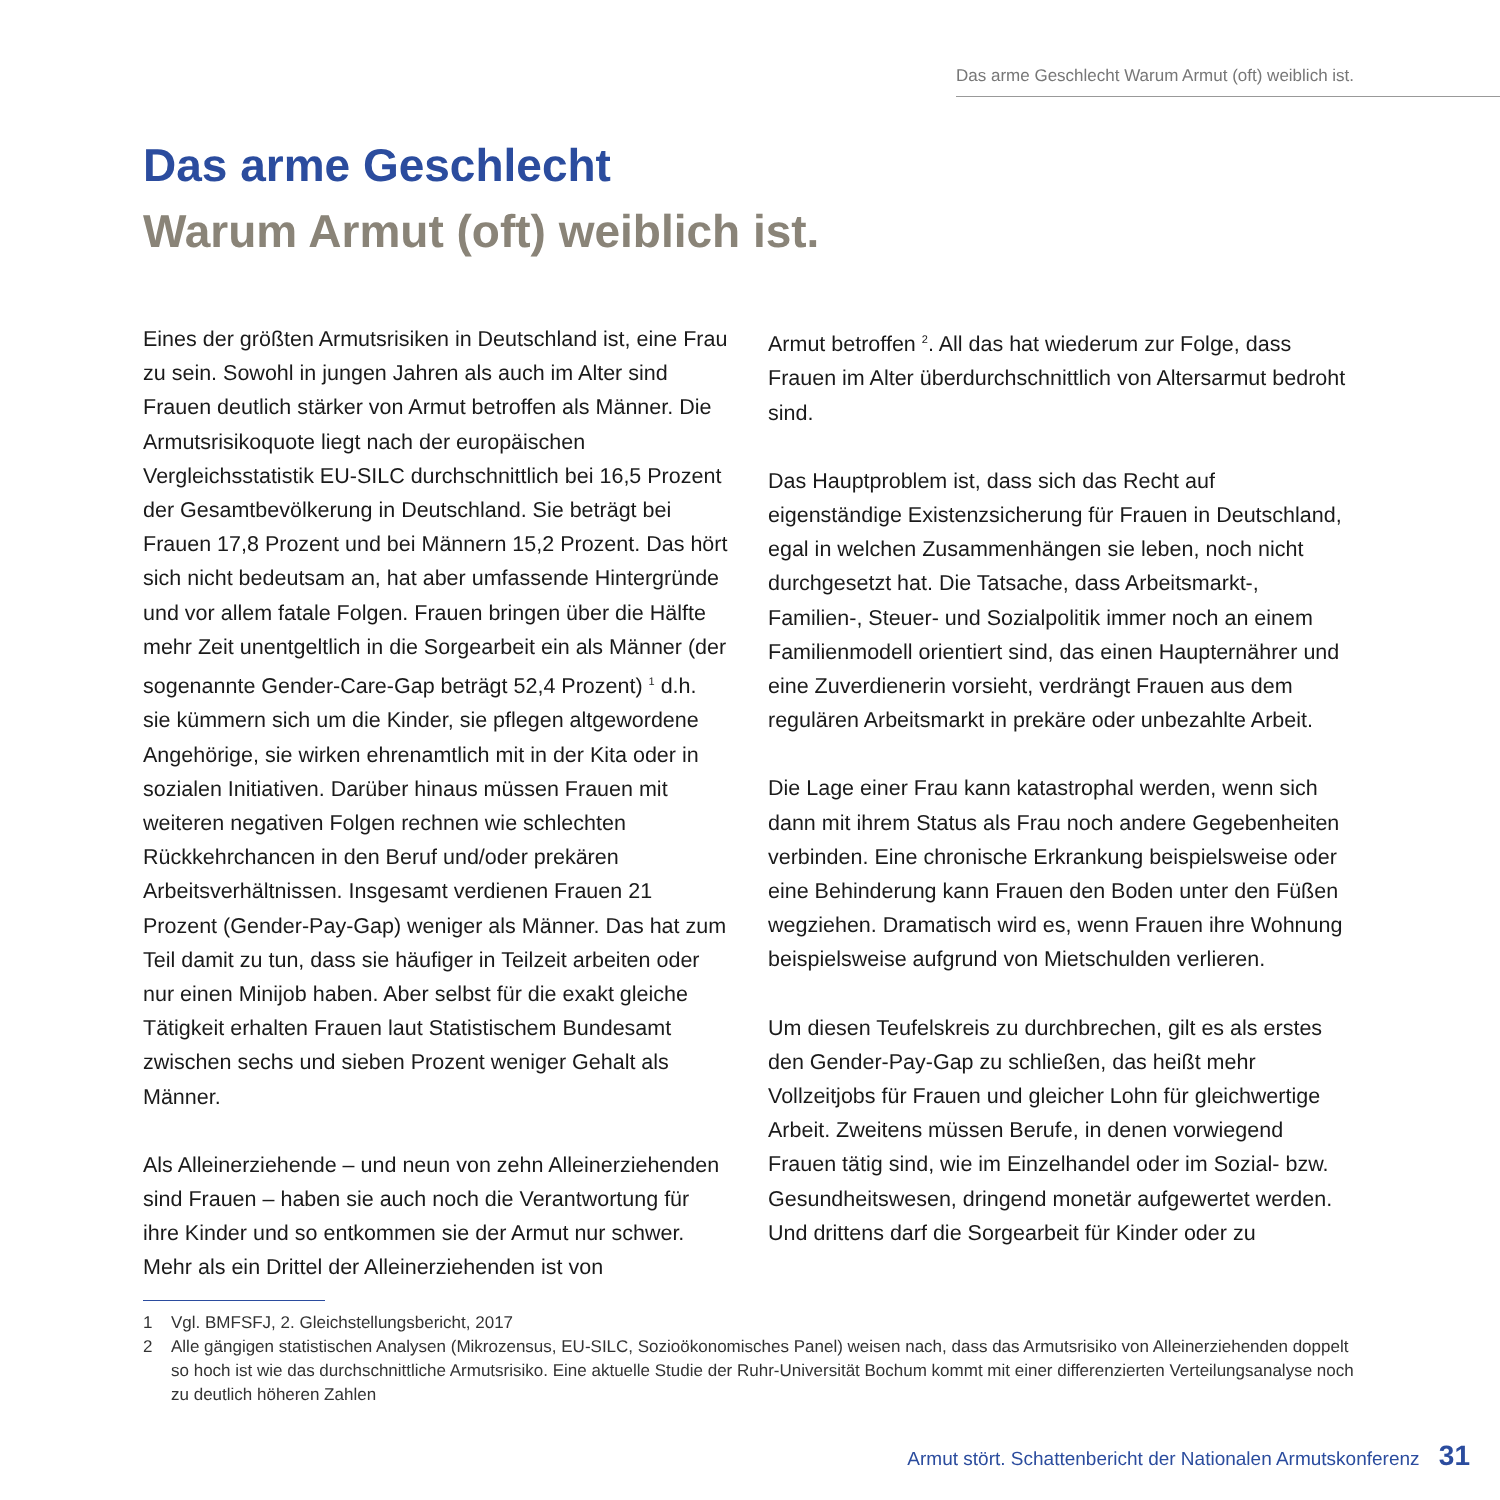Das arme Geschlecht Warum Armut (oft) weiblich ist.
Das arme Geschlecht
Warum Armut (oft) weiblich ist.
Eines der größten Armutsrisiken in Deutschland ist, eine Frau zu sein. Sowohl in jungen Jahren als auch im Alter sind Frauen deutlich stärker von Armut betroffen als Männer. Die Armutsrisikoquote liegt nach der europäischen Vergleichsstatistik EU-SILC durchschnittlich bei 16,5 Prozent der Gesamtbevölkerung in Deutschland. Sie beträgt bei Frauen 17,8 Prozent und bei Männern 15,2 Prozent. Das hört sich nicht bedeutsam an, hat aber umfassende Hintergründe und vor allem fatale Folgen. Frauen bringen über die Hälfte mehr Zeit unentgeltlich in die Sorgearbeit ein als Männer (der sogenannte Gender-Care-Gap beträgt 52,4 Prozent) <sup>1</sup> d.h. sie kümmern sich um die Kinder, sie pflegen altgewordene Angehörige, sie wirken ehrenamtlich mit in der Kita oder in sozialen Initiativen. Darüber hinaus müssen Frauen mit weiteren negativen Folgen rechnen wie schlechten Rückkehrchancen in den Beruf und/oder prekären Arbeitsverhältnissen. Insgesamt verdienen Frauen 21 Prozent (Gender-Pay-Gap) weniger als Männer. Das hat zum Teil damit zu tun, dass sie häufiger in Teilzeit arbeiten oder nur einen Minijob haben. Aber selbst für die exakt gleiche Tätigkeit erhalten Frauen laut Statistischem Bundesamt zwischen sechs und sieben Prozent weniger Gehalt als Männer.
Als Alleinerziehende – und neun von zehn Alleinerziehenden sind Frauen – haben sie auch noch die Verantwortung für ihre Kinder und so entkommen sie der Armut nur schwer. Mehr als ein Drittel der Alleinerziehenden ist von
Armut betroffen <sup>2</sup>. All das hat wiederum zur Folge, dass Frauen im Alter überdurchschnittlich von Altersarmut bedroht sind.
Das Hauptproblem ist, dass sich das Recht auf eigenständige Existenzsicherung für Frauen in Deutschland, egal in welchen Zusammenhängen sie leben, noch nicht durchgesetzt hat. Die Tatsache, dass Arbeitsmarkt-, Familien-, Steuer- und Sozialpolitik immer noch an einem Familienmodell orientiert sind, das einen Haupternährer und eine Zuverdienerin vorsieht, verdrängt Frauen aus dem regulären Arbeitsmarkt in prekäre oder unbezahlte Arbeit.
Die Lage einer Frau kann katastrophal werden, wenn sich dann mit ihrem Status als Frau noch andere Gegebenheiten verbinden. Eine chronische Erkrankung beispielsweise oder eine Behinderung kann Frauen den Boden unter den Füßen wegziehen. Dramatisch wird es, wenn Frauen ihre Wohnung beispielsweise aufgrund von Mietschulden verlieren.
Um diesen Teufelskreis zu durchbrechen, gilt es als erstes den Gender-Pay-Gap zu schließen, das heißt mehr Vollzeitjobs für Frauen und gleicher Lohn für gleichwertige Arbeit. Zweitens müssen Berufe, in denen vorwiegend Frauen tätig sind, wie im Einzelhandel oder im Sozial- bzw. Gesundheitswesen, dringend monetär aufgewertet werden. Und drittens darf die Sorgearbeit für Kinder oder zu
1 Vgl. BMFSFJ, 2. Gleichstellungsbericht, 2017
2 Alle gängigen statistischen Analysen (Mikrozensus, EU-SILC, Sozioökonomisches Panel) weisen nach, dass das Armutsrisiko von Alleinerziehenden doppelt so hoch ist wie das durchschnittliche Armutsrisiko. Eine aktuelle Studie der Ruhr-Universität Bochum kommt mit einer differenzierten Verteilungsanalyse noch zu deutlich höheren Zahlen
Armut stört. Schattenbericht der Nationalen Armutskonferenz 31